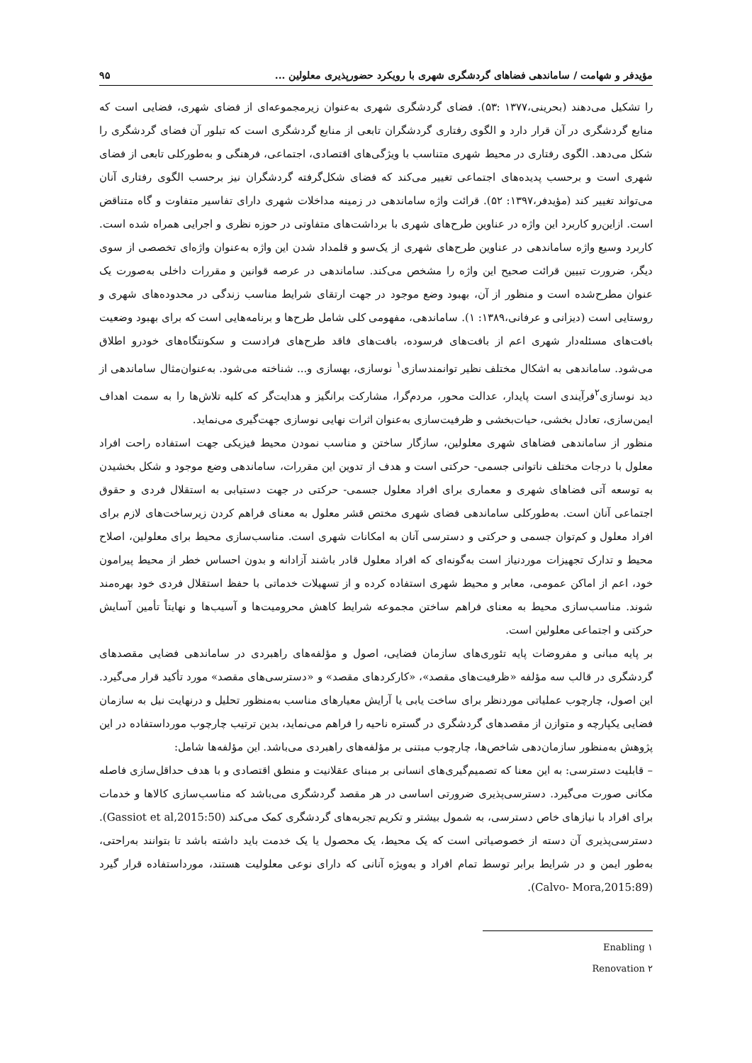مؤیدفر و شهامت / ساماندهی فضاهای گردشگری شهری با رویکرد حضورپذیری معلولین ... ۹۵
را تشکیل می‌دهند (بحرینی،۱۳۷۷ :۵۳). فضای گردشگری شهری به‌عنوان زیرمجموعه‌ای از فضای شهری، فضایی است که منابع گردشگری در آن قرار دارد و الگوی رفتاری گردشگران تابعی از منابع گردشگری است که تبلور آن فضای گردشگری را شکل می‌دهد. الگوی رفتاری در محیط شهری متناسب با ویژگی‌های اقتصادی، اجتماعی، فرهنگی و به‌طورکلی تابعی از فضای شهری است و برحسب پدیده‌های اجتماعی تغییر می‌کند که فضای شکل‌گرفته گردشگران نیز برحسب الگوی رفتاری آنان می‌تواند تغییر کند (مؤیدفر،۱۳۹۷: ۵۲). قرائت واژه ساماندهی در زمینه مداخلات شهری دارای تفاسیر متفاوت و گاه متناقض است. ازاین‌رو کاربرد این واژه در عناوین طرح‌های شهری با برداشت‌های متفاوتی در حوزه نظری و اجرایی همراه شده است. کاربرد وسیع واژه ساماندهی در عناوین طرح‌های شهری از یک‌سو و قلمداد شدن این واژه به‌عنوان واژه‌ای تخصصی از سوی دیگر، ضرورت تبیین قرائت صحیح این واژه را مشخص می‌کند. ساماندهی در عرصه قوانین و مقررات داخلی به‌صورت یک عنوان مطرح‌شده است و منظور از آن، بهبود وضع موجود در جهت ارتقای شرایط مناسب زندگی در محدوده‌های شهری و روستایی است (دیزانی و عرفانی،۱۳۸۹: ۱). ساماندهی، مفهومی کلی شامل طرح‌ها و برنامه‌هایی است که برای بهبود وضعیت بافت‌های مسئله‌دار شهری اعم از بافت‌های فرسوده، بافت‌های فاقد طرح‌های فرادست و سکونتگاه‌های خودرو اطلاق می‌شود. ساماندهی به اشکال مختلف نظیر توانمندسازی<sup>۱</sup> نوسازی، بهسازی و... شناخته می‌شود. به‌عنوان‌مثال ساماندهی از دید نوسازی<sup>۲</sup>فرآیندی است پایدار، عدالت محور، مردم‌گرا، مشارکت برانگیز و هدایت‌گر که کلیه تلاش‌ها را به سمت اهداف ایمن‌سازی، تعادل بخشی، حیات‌بخشی و ظرفیت‌سازی به‌عنوان اثرات نهایی نوسازی جهت‌گیری می‌نماید.
منظور از ساماندهی فضاهای شهری معلولین، سازگار ساختن و مناسب نمودن محیط فیزیکی جهت استفاده راحت افراد معلول با درجات مختلف ناتوانی جسمی- حرکتی است و هدف از تدوین این مقررات، ساماندهی وضع موجود و شکل بخشیدن به توسعه آتی فضاهای شهری و معماری برای افراد معلول جسمی- حرکتی در جهت دستیابی به استقلال فردی و حقوق اجتماعی آنان است. به‌طورکلی ساماندهی فضای شهری مختص قشر معلول به معنای فراهم کردن زیرساخت‌های لازم برای افراد معلول و کم‌توان جسمی و حرکتی و دسترسی آنان به امکانات شهری است. مناسب‌سازی محیط برای معلولین، اصلاح محیط و تدارک تجهیزات موردنیاز است به‌گونه‌ای که افراد معلول قادر باشند آزادانه و بدون احساس خطر از محیط پیرامون خود، اعم از اماکن عمومی، معابر و محیط شهری استفاده کرده و از تسهیلات خدماتی با حفظ استقلال فردی خود بهره‌مند شوند. مناسب‌سازی محیط به معنای فراهم ساختن مجموعه شرایط کاهش محرومیت‌ها و آسیب‌ها و نهایتاً تأمین آسایش حرکتی و اجتماعی معلولین است.
بر پایه مبانی و مفروضات پایه تئوری‌های سازمان فضایی، اصول و مؤلفه‌های راهبردی در ساماندهی فضایی مقصدهای گردشگری در قالب سه مؤلفه «ظرفیت‌های مقصد»، «کارکردهای مقصد» و «دسترسی‌های مقصد» مورد تأکید قرار می‌گیرد. این اصول، چارچوب عملیاتی موردنظر برای ساخت یابی یا آرایش معیارهای مناسب به‌منظور تحلیل و درنهایت نیل به سازمان فضایی یکپارچه و متوازن از مقصدهای گردشگری در گستره ناحیه را فراهم می‌نماید، بدین ترتیب چارچوب مورداستفاده در این پژوهش به‌منظور سازمان‌دهی شاخص‌ها، چارچوب مبتنی بر مؤلفه‌های راهبردی می‌باشد. این مؤلفه‌ها شامل:
– قابلیت دسترسی: به این معنا که تصمیم‌گیری‌های انسانی بر مبنای عقلانیت و منطق اقتصادی و با هدف حداقل‌سازی فاصله مکانی صورت می‌گیرد. دسترسی‌پذیری ضرورتی اساسی در هر مقصد گردشگری می‌باشد که مناسب‌سازی کالاها و خدمات برای افراد با نیازهای خاص دسترسی، به شمول بیشتر و تکریم تجربه‌های گردشگری کمک می‌کند (Gassiot et al,2015:50). دسترسی‌پذیری آن دسته از خصوصیاتی است که یک محیط، یک محصول یا یک خدمت باید داشته باشد تا بتوانند به‌راحتی، به‌طور ایمن و در شرایط برابر توسط تمام افراد و به‌ویژه آنانی که دارای نوعی معلولیت هستند، مورداستفاده قرار گیرد (Calvo- Mora,2015:89).
۱ Enabling
۲ Renovation